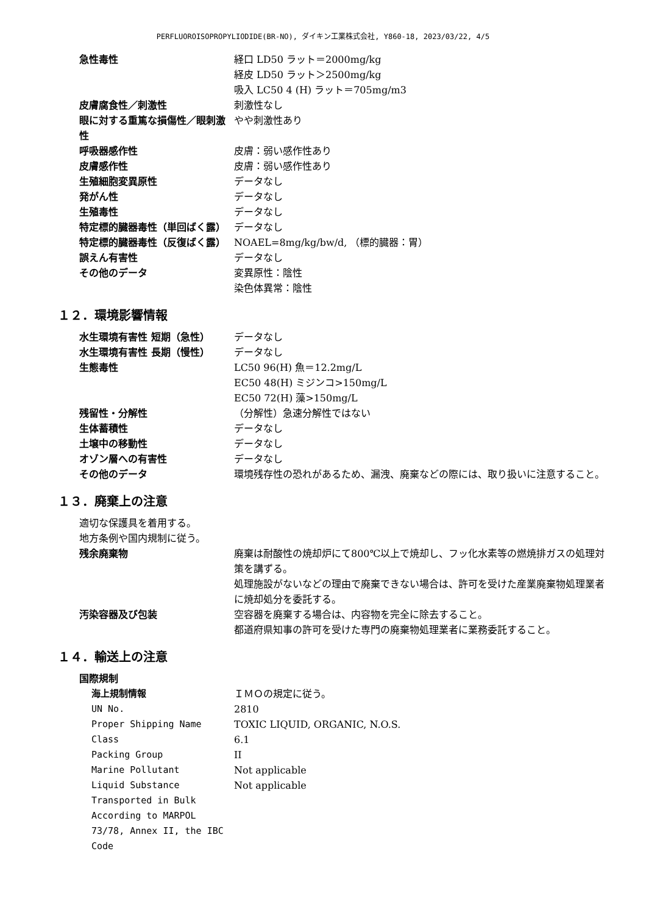PERFLUOROISOPROPYLIODIDE(BR-NO), ダイキン工業株式会社, Y860-18, 2023/03/22, 4/5
| 急性毒性 | 経口 LD50 ラット＝2000mg/kg 経皮 LD50 ラット＞2500mg/kg 吸入 LC50 4 (H) ラット＝705mg/m3 |
| 皮膚腐食性／刺激性 | 刺激性なし |
| 眼に対する重篤な損傷性／眼刺激性 | やや刺激性あり |
| 呼吸器感作性 | 皮膚：弱い感作性あり |
| 皮膚感作性 | 皮膚：弱い感作性あり |
| 生殖細胞変異原性 | データなし |
| 発がん性 | データなし |
| 生殖毒性 | データなし |
| 特定標的臓器毒性（単回ばく露） | データなし |
| 特定標的臓器毒性（反復ばく露） | NOAEL=8mg/kg/bw/d, （標的臓器：胃） |
| 誤えん有害性 | データなし |
| その他のデータ | 変異原性：陰性 染色体異常：陰性 |
１２．環境影響情報
| 水生環境有害性 短期（急性） | データなし |
| 水生環境有害性 長期（慢性） | データなし |
| 生態毒性 | LC50 96(H) 魚＝12.2mg/L EC50 48(H) ミジンコ>150mg/L EC50 72(H) 藻>150mg/L |
| 残留性・分解性 | （分解性）急速分解性ではない |
| 生体蓄積性 | データなし |
| 土壌中の移動性 | データなし |
| オゾン層への有害性 | データなし |
| その他のデータ | 環境残存性の恐れがあるため、漏洩、廃棄などの際には、取り扱いに注意すること。 |
１３．廃棄上の注意
適切な保護具を着用する。
地方条例や国内規制に従う。
| 残余廃棄物 | 廃棄は耐酸性の焼却炉にて800℃以上で焼却し、フッ化水素等の燃焼排ガスの処理対策を講ずる。 処理施設がないなどの理由で廃棄できない場合は、許可を受けた産業廃棄物処理業者に焼却処分を委託する。 |
| 汚染容器及び包装 | 空容器を廃棄する場合は、内容物を完全に除去すること。 都道府県知事の許可を受けた専門の廃棄物処理業者に業務委託すること。 |
１４．輸送上の注意
| 国際規制 | |
| 海上規制情報 | ＩＭＯの規定に従う。 |
| UN No. | 2810 |
| Proper Shipping Name | TOXIC LIQUID, ORGANIC, N.O.S. |
| Class | 6.1 |
| Packing Group | II |
| Marine Pollutant | Not applicable |
| Liquid Substance Transported in Bulk According to MARPOL 73/78, Annex II, the IBC Code | Not applicable |